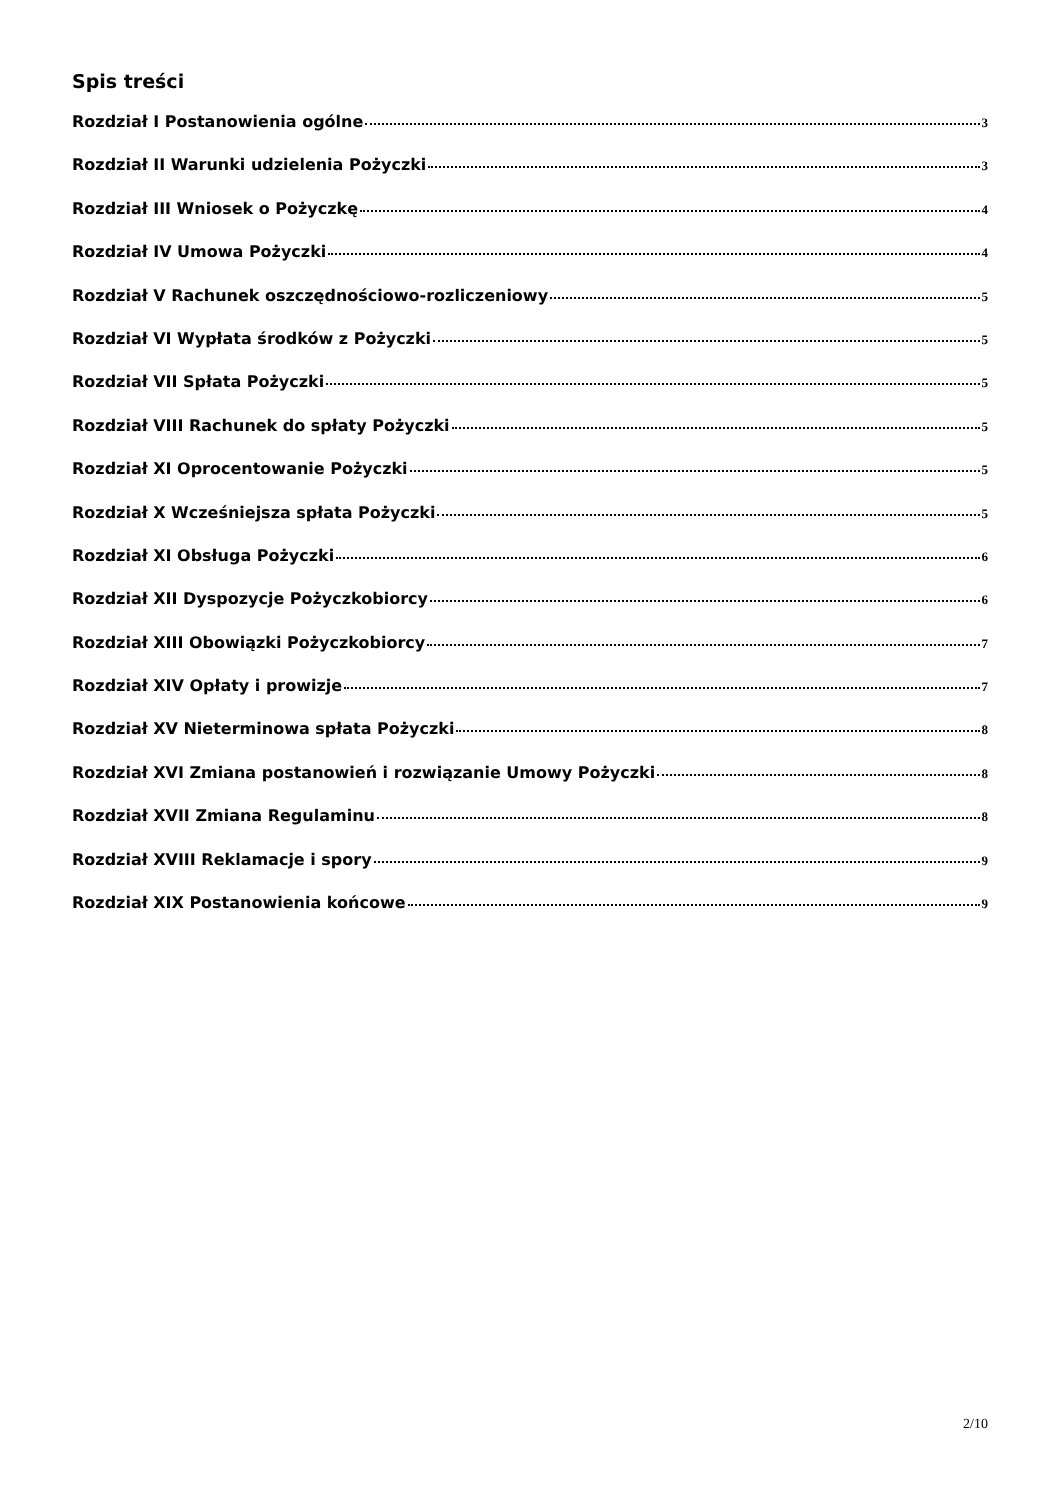Spis treści
Rozdział I Postanowienia ogólne 3
Rozdział II Warunki udzielenia Pożyczki 3
Rozdział III Wniosek o Pożyczkę 4
Rozdział IV Umowa Pożyczki 4
Rozdział V Rachunek oszczędnościowo-rozliczeniowy 5
Rozdział VI Wypłata środków z Pożyczki 5
Rozdział VII Spłata Pożyczki 5
Rozdział VIII Rachunek do spłaty Pożyczki 5
Rozdział XI Oprocentowanie Pożyczki 5
Rozdział X Wcześniejsza spłata Pożyczki 5
Rozdział XI Obsługa Pożyczki 6
Rozdział XII Dyspozycje Pożyczkobiorcy 6
Rozdział XIII Obowiązki Pożyczkobiorcy 7
Rozdział XIV Opłaty i prowizje 7
Rozdział XV Nieterminowa spłata Pożyczki 8
Rozdział XVI Zmiana postanowień i rozwiązanie Umowy Pożyczki 8
Rozdział XVII Zmiana Regulaminu 8
Rozdział XVIII Reklamacje i spory 9
Rozdział XIX Postanowienia końcowe 9
2/10